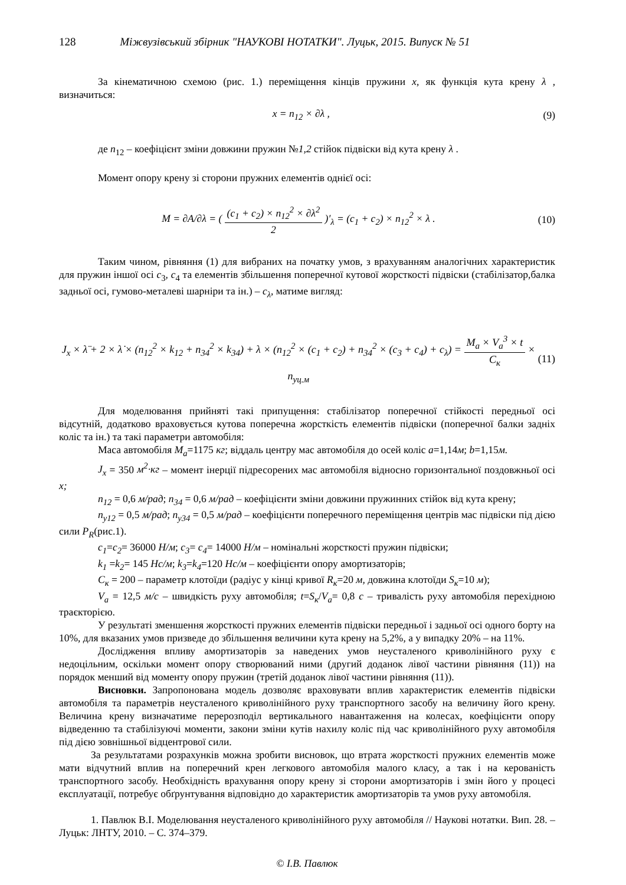128 Міжвузівський збірник "НАУКОВІ НОТАТКИ". Луцьк, 2015. Випуск № 51
За кінематичною схемою (рис. 1.) переміщення кінців пружини x, як функція кута крену λ , визначиться:
x = n<sub>12</sub> × ∂λ , (9)
де n<sub>12</sub> – коефіцієнт зміни довжини пружин №1,2 стійок підвіски від кута крену λ .
Момент опору крену зі сторони пружних елементів однієї осі:
M = ∂A/∂λ = ( (c<sub>1</sub> + c<sub>2</sub>) × n<sub>12</sub><sup>2</sup> × ∂λ<sup>2</sup> 2 )′<sub>λ</sub> = (c<sub>1</sub> + c<sub>2</sub>) × n<sub>12</sub><sup>2</sup> × λ . (10)
Таким чином, рівняння (1) для вибраних на початку умов, з врахуванням аналогічних характеристик для пружин іншої осі с<sub>3</sub>, с<sub>4</sub> та елементів збільшення поперечної кутової жорсткості підвіски (стабілізатор,балка задньої осі, гумово-металеві шарніри та ін.) – с<sub>λ</sub>, матиме вигляд:
J<sub>x</sub> × λ̈ + 2 × λ̇ × (n<sub>12</sub><sup>2</sup> × k<sub>12</sub> + n<sub>34</sub><sup>2</sup> × k<sub>34</sub>) + λ × (n<sub>12</sub><sup>2</sup> × (c<sub>1</sub> + c<sub>2</sub>) + n<sub>34</sub><sup>2</sup> × (c<sub>3</sub> + c<sub>4</sub>) + c<sub>λ</sub>) = M<sub>a</sub> × V<sub>a</sub><sup>3</sup> × t C<sub>к</sub> × n<sub>уц.м</sub> (11)
Для моделювання прийняті такі припущення: стабілізатор поперечної стійкості передньої осі відсутній, додатково враховується кутова поперечна жорсткість елементів підвіски (поперечної балки задніх коліс та ін.) та такі параметри автомобіля:
Маса автомобіля М<sub>а</sub>=1175 кг; віддаль центру мас автомобіля до осей коліс а=1,14м; b=1,15м.
J<sub>x</sub> = 350 м<sup>2</sup>·кг – момент інерції підресорених мас автомобіля відносно горизонтальної поздовжньої осі x;
n<sub>12</sub> = 0,6 м/рад; n<sub>34</sub> = 0,6 м/рад – коефіцієнти зміни довжини пружинних стійок від кута крену;
n<sub>y12</sub> = 0,5 м/рад; n<sub>y34</sub> = 0,5 м/рад – коефіцієнти поперечного переміщення центрів мас підвіски під дією сили P<sub>R</sub>(рис.1).
с<sub>1</sub>=с<sub>2</sub>= 36000 Н/м; с<sub>3</sub>= с<sub>4</sub>= 14000 Н/м – номінальні жорсткості пружин підвіски;
k<sub>1</sub> =k<sub>2</sub>= 145 Нс/м; k<sub>3</sub>=k<sub>4</sub>=120 Нс/м – коефіцієнти опору амортизаторів;
С<sub>к</sub> = 200 – параметр клотоїди (радіус у кінці кривої R<sub>к</sub>=20 м, довжина клотоїди S<sub>к</sub>=10 м);
V<sub>a</sub> = 12,5 м/с – швидкість руху автомобіля; t=S<sub>к</sub>/V<sub>a</sub>= 0,8 с – тривалість руху автомобіля перехідною траєкторією.
У результаті зменшення жорсткості пружних елементів підвіски передньої і задньої осі одного борту на 10%, для вказаних умов призведе до збільшення величини кута крену на 5,2%, а у випадку 20% – на 11%.
Дослідження впливу амортизаторів за наведених умов неусталеного криволінійного руху є недоцільним, оскільки момент опору створюваний ними (другий доданок лівої частини рівняння (11)) на порядок менший від моменту опору пружин (третій доданок лівої частини рівняння (11)).
Висновки. Запропонована модель дозволяє враховувати вплив характеристик елементів підвіски автомобіля та параметрів неусталеного криволінійного руху транспортного засобу на величину його крену. Величина крену визначатиме перерозподіл вертикального навантаження на колесах, коефіцієнти опору відведенню та стабілізуючі моменти, закони зміни кутів нахилу коліс під час криволінійного руху автомобіля під дією зовнішньої відцентрової сили.
За результатами розрахунків можна зробити висновок, що втрата жорсткості пружних елементів може мати відчутний вплив на поперечний крен легкового автомобіля малого класу, а так і на керованість транспортного засобу. Необхідність врахування опору крену зі сторони амортизаторів і змін його у процесі експлуатації, потребує обґрунтування відповідно до характеристик амортизаторів та умов руху автомобіля.
1. Павлюк В.І. Моделювання неусталеного криволінійного руху автомобіля // Наукові нотатки. Вип. 28. – Луцьк: ЛНТУ, 2010. – С. 374–379.
© І.В. Павлюк